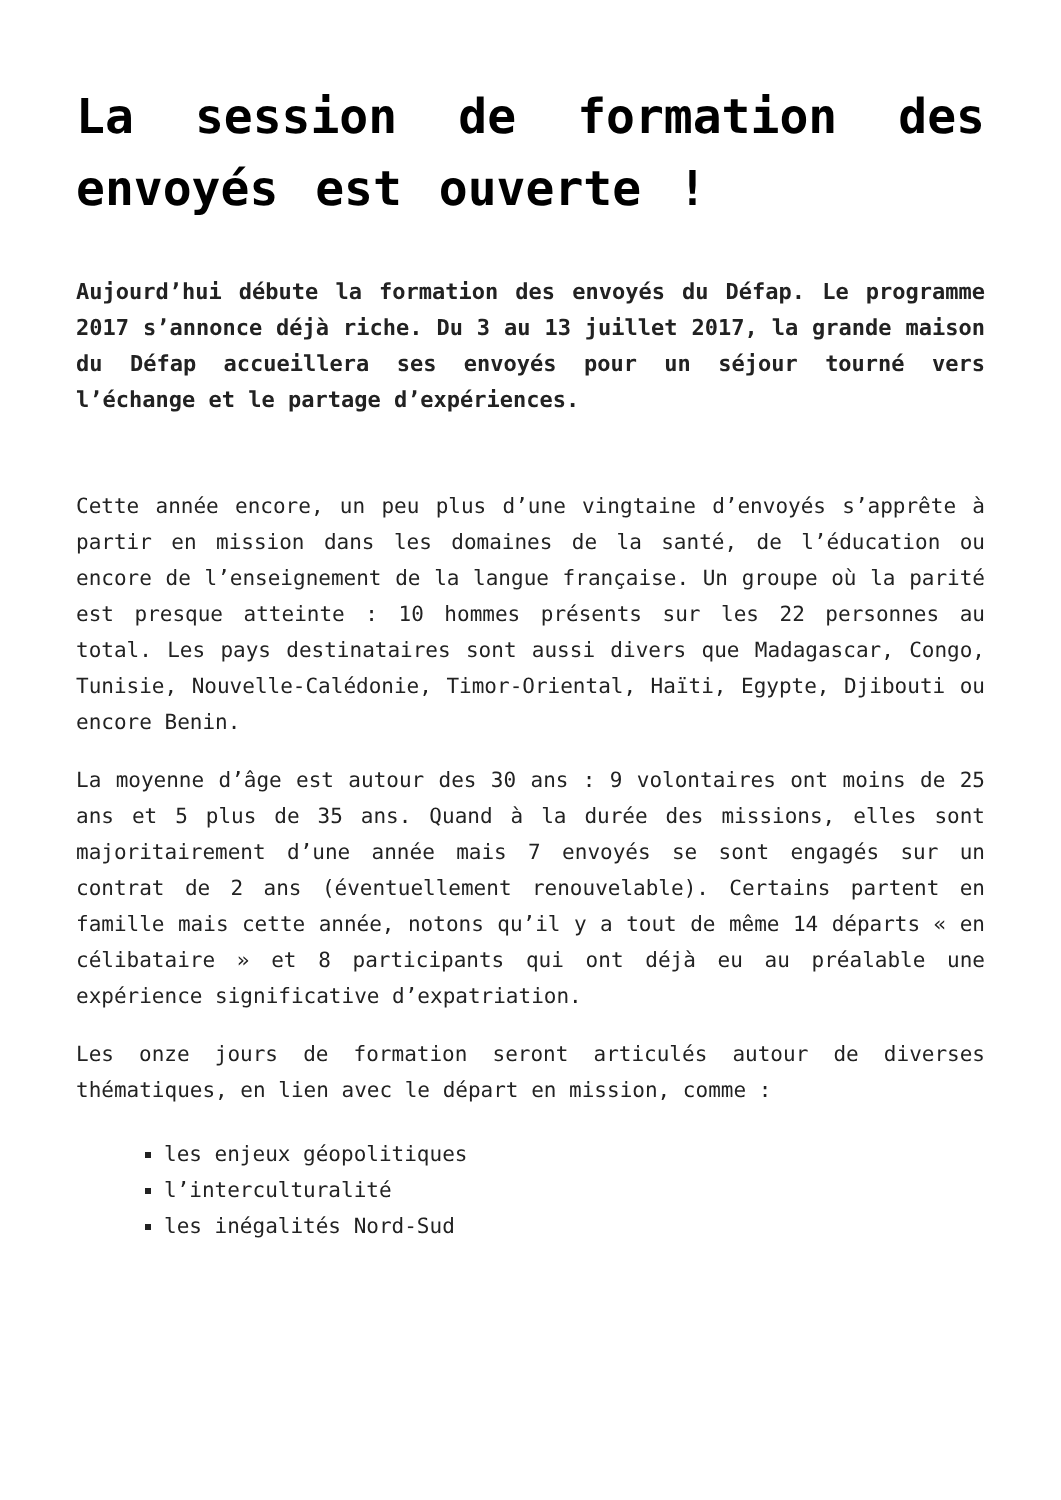La session de formation des envoyés est ouverte !
Aujourd’hui débute la formation des envoyés du Défap. Le programme 2017 s’annonce déjà riche. Du 3 au 13 juillet 2017, la grande maison du Défap accueillera ses envoyés pour un séjour tourné vers l’échange et le partage d’expériences.
Cette année encore, un peu plus d’une vingtaine d’envoyés s’apprête à partir en mission dans les domaines de la santé, de l’éducation ou encore de l’enseignement de la langue française. Un groupe où la parité est presque atteinte : 10 hommes présents sur les 22 personnes au total. Les pays destinataires sont aussi divers que Madagascar, Congo, Tunisie, Nouvelle-Calédonie, Timor-Oriental, Haïti, Egypte, Djibouti ou encore Benin.
La moyenne d’âge est autour des 30 ans : 9 volontaires ont moins de 25 ans et 5 plus de 35 ans. Quand à la durée des missions, elles sont majoritairement d’une année mais 7 envoyés se sont engagés sur un contrat de 2 ans (éventuellement renouvelable). Certains partent en famille mais cette année, notons qu’il y a tout de même 14 départs « en célibataire » et 8 participants qui ont déjà eu au préalable une expérience significative d’expatriation.
Les onze jours de formation seront articulés autour de diverses thématiques, en lien avec le départ en mission, comme :
les enjeux géopolitiques
l’interculturalité
les inégalités Nord-Sud